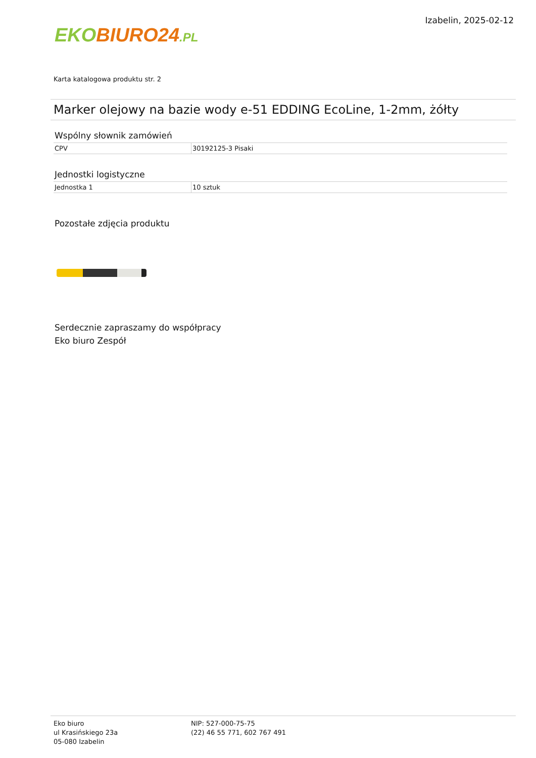EKO BIURO24.PL
Izabelin, 2025-02-12
Karta katalogowa produktu str. 2
Marker olejowy na bazie wody e-51 EDDING EcoLine, 1-2mm, żółty
Wspólny słownik zamówień
| CPV | 30192125-3 Pisaki |
Jednostki logistyczne
| Jednostka 1 | 10 sztuk |
Pozostałe zdjęcia produktu
Serdecznie zapraszamy do współpracy
Eko biuro Zespół
Eko biuro
ul Krasińskiego 23a
05-080 Izabelin
NIP: 527-000-75-75
(22) 46 55 771, 602 767 491